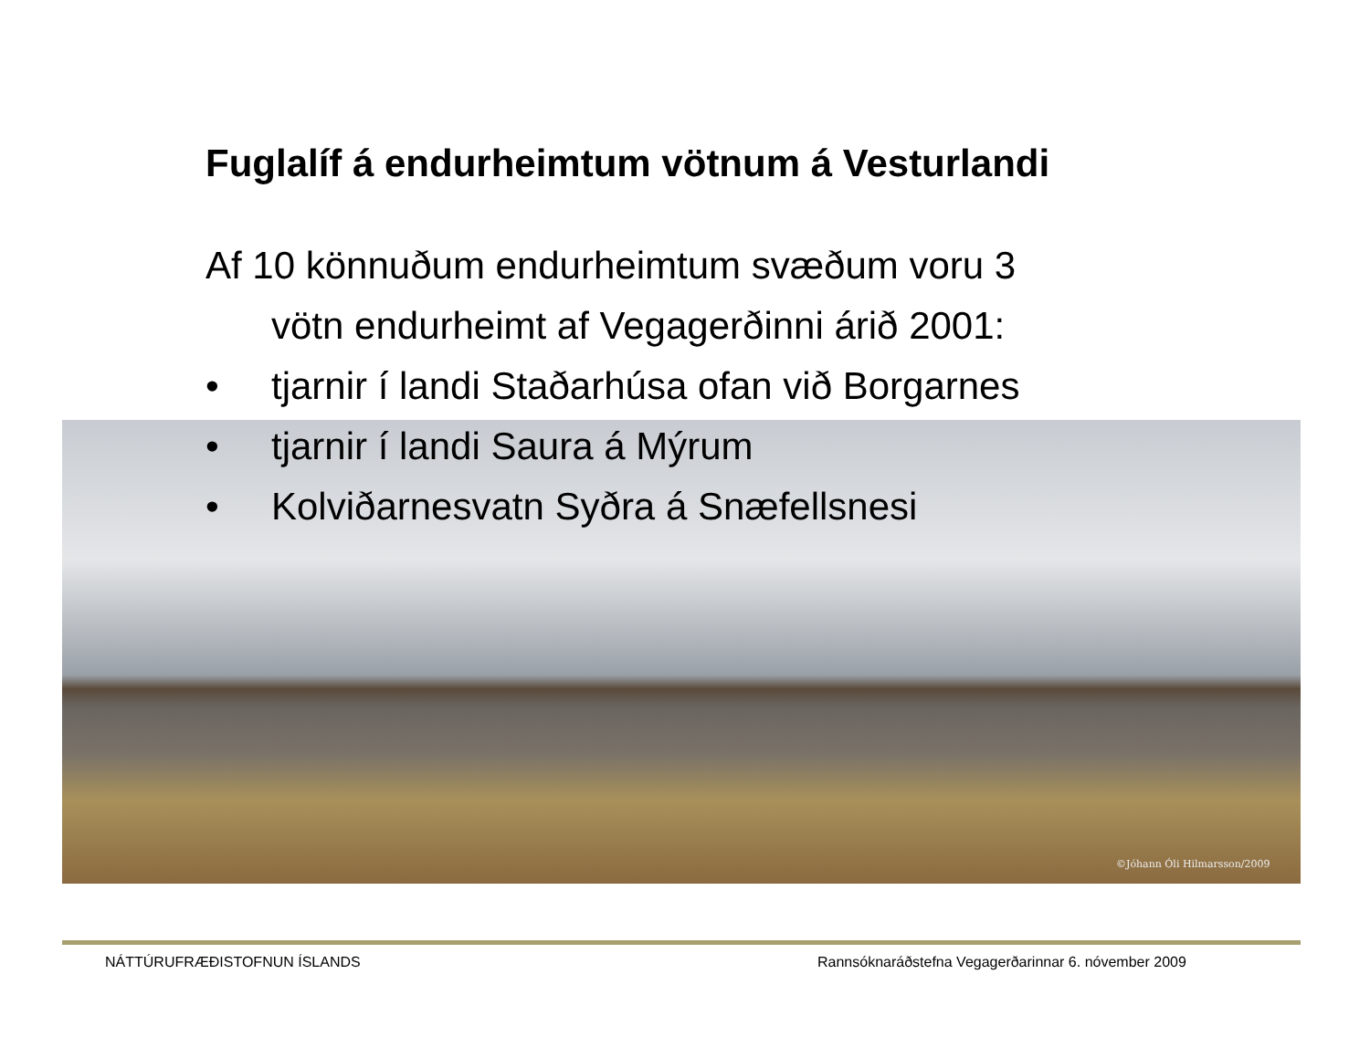©Jóhann Óli Hilmarsson/2009
Fuglalíf á endurheimtum vötnum á Vesturlandi
Af 10 könnuðum endurheimtum svæðum voru 3
vötn endurheimt af Vegagerðinni árið 2001:
• tjarnir í landi Staðarhúsa ofan við Borgarnes
• tjarnir í landi Saura á Mýrum
• Kolviðarnesvatn Syðra á Snæfellsnesi
NÁTTÚRUFRÆÐISTOFNUN ÍSLANDS
Rannsóknaráðstefna Vegagerðarinnar 6. nóvember 2009